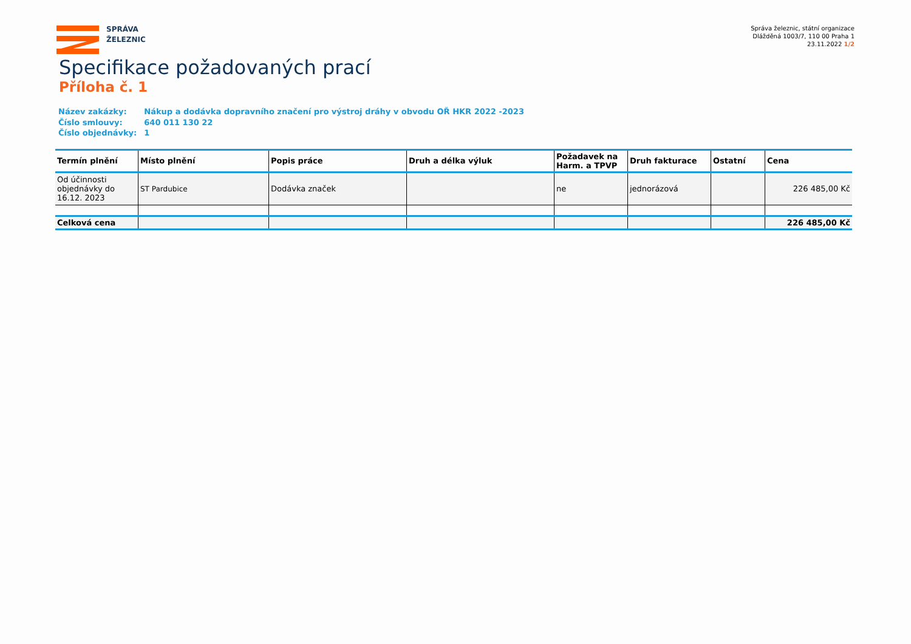SPRÁVA
ŽELEZNIC
Správa železnic, státní organizace
Dlážděná 1003/7, 110 00 Praha 1
23.11.2022 1/2
Specifikace požadovaných prací
Příloha č. 1
| Název zakázky: | Nákup a dodávka dopravního značení pro výstroj dráhy v obvodu OŘ HKR 2022 -2023 |
| Číslo smlouvy: | 640 011 130 22 |
| Číslo objednávky: | 1 |
| Termín plnění | Místo plnění | Popis práce | Druh a délka výluk | Požadavek na Harm. a TPVP | Druh fakturace | Ostatní | Cena |
| --- | --- | --- | --- | --- | --- | --- | --- |
| Od účinnosti objednávky do 16.12. 2023 | ST Pardubice | Dodávka značek | | ne | jednorázová | | 226 485,00 Kč |
| Celková cena | | | | | | | 226 485,00 Kč |